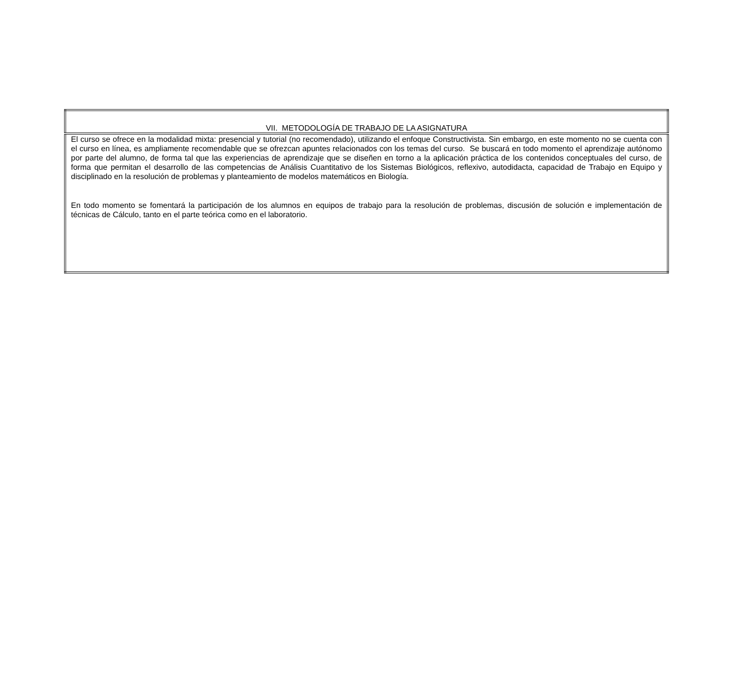| VII. METODOLOGÍA DE TRABAJO DE LA ASIGNATURA |
| El curso se ofrece en la modalidad mixta: presencial y tutorial (no recomendado), utilizando el enfoque Constructivista. Sin embargo, en este momento no se cuenta con el curso en línea, es ampliamente recomendable que se ofrezcan apuntes relacionados con los temas del curso. Se buscará en todo momento el aprendizaje autónomo por parte del alumno, de forma tal que las experiencias de aprendizaje que se diseñen en torno a la aplicación práctica de los contenidos conceptuales del curso, de forma que permitan el desarrollo de las competencias de Análisis Cuantitativo de los Sistemas Biológicos, reflexivo, autodidacta, capacidad de Trabajo en Equipo y disciplinado en la resolución de problemas y planteamiento de modelos matemáticos en Biología. En todo momento se fomentará la participación de los alumnos en equipos de trabajo para la resolución de problemas, discusión de solución e implementación de técnicas de Cálculo, tanto en el parte teórica como en el laboratorio. |